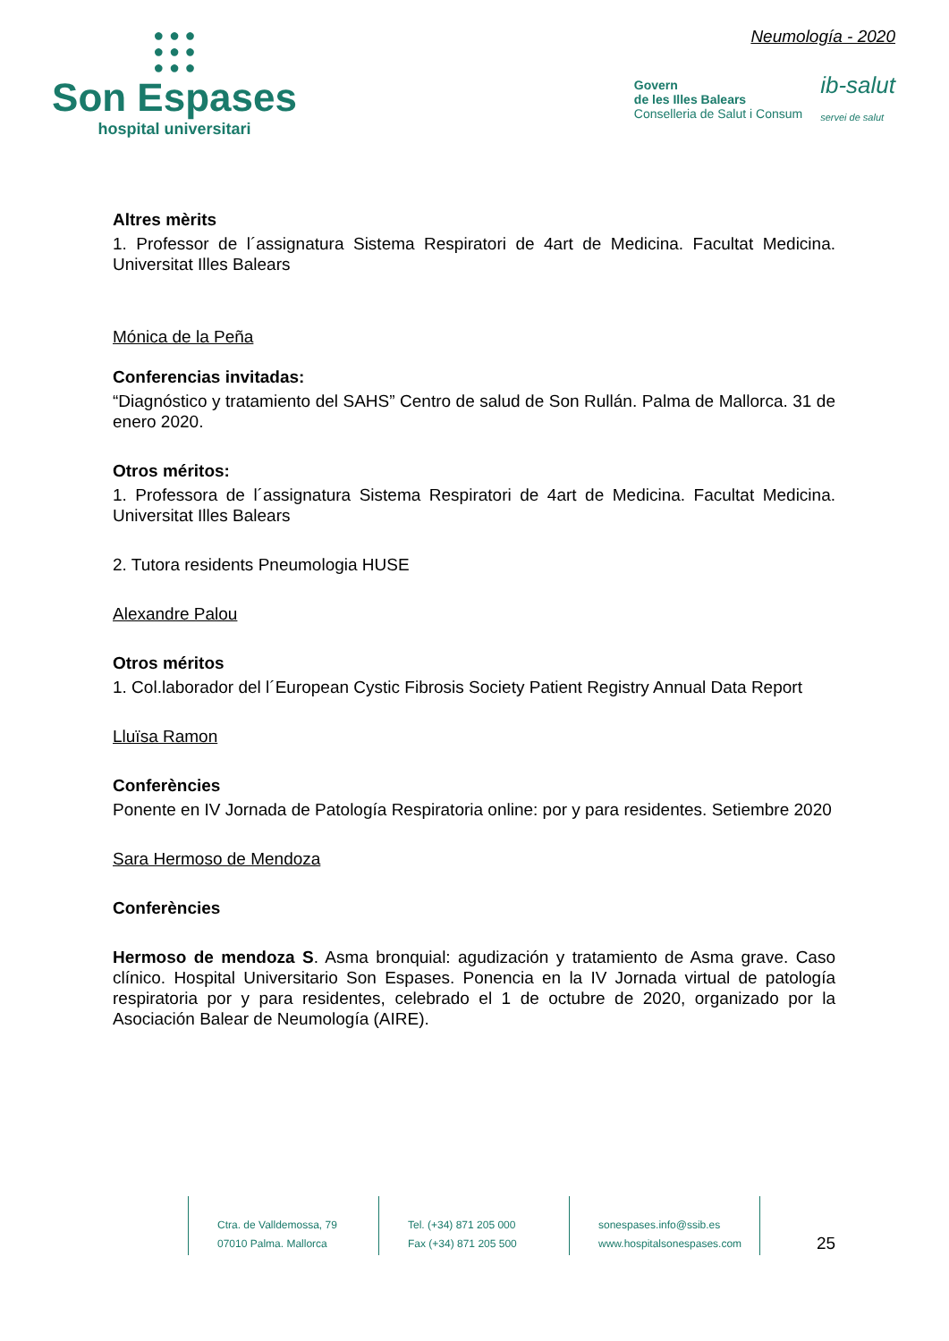● ● ●
● ● ●
● ● ●
Son Espases
hospital universitari
Neumología - 2020
Govern
de les Illes Balears
Conselleria de Salut i Consum
ib-salut
servei de salut
Altres mèrits
1. Professor de l´assignatura Sistema Respiratori de 4art de Medicina. Facultat Medicina. Universitat Illes Balears
Mónica de la Peña
Conferencias invitadas:
“Diagnóstico y tratamiento del SAHS” Centro de salud de Son Rullán. Palma de Mallorca. 31 de enero 2020.
Otros méritos:
1. Professora de l´assignatura Sistema Respiratori de 4art de Medicina. Facultat Medicina. Universitat Illes Balears
2. Tutora residents Pneumologia HUSE
Alexandre Palou
Otros méritos
1. Col.laborador del l´European Cystic Fibrosis Society Patient Registry Annual Data Report
Lluïsa Ramon
Conferències
Ponente en IV Jornada de Patología Respiratoria online: por y para residentes. Setiembre 2020
Sara Hermoso de Mendoza
Conferències
Hermoso de mendoza S. Asma bronquial: agudización y tratamiento de Asma grave. Caso clínico. Hospital Universitario Son Espases. Ponencia en la IV Jornada virtual de patología respiratoria por y para residentes, celebrado el 1 de octubre de 2020, organizado por la Asociación Balear de Neumología (AIRE).
Ctra. de Valldemossa, 79
07010 Palma. Mallorca
Tel. (+34) 871 205 000
Fax (+34) 871 205 500
sonespases.info@ssib.es
www.hospitalsonespases.com
25